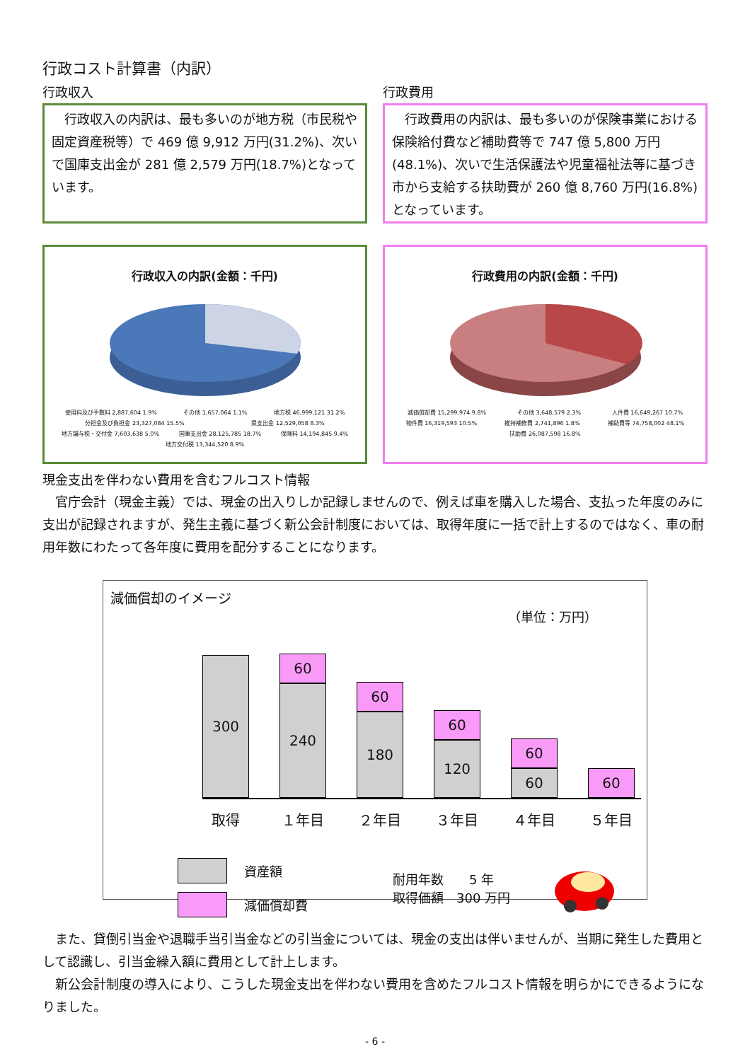行政コスト計算書（内訳）
行政収入
　行政収入の内訳は、最も多いのが地方税（市民税や固定資産税等）で 469 億 9,912 万円(31.2%)、次いで国庫支出金が 281 億 2,579 万円(18.7%)となっています。
行政費用
　行政費用の内訳は、最も多いのが保険事業における保険給付費など補助費等で 747 億 5,800 万円(48.1%)、次いで生活保護法や児童福祉法等に基づき市から支給する扶助費が 260 億 8,760 万円(16.8%)となっています。
行政収入の内訳(金額：千円)
使用料及び手数料 2,887,604 1.9% その他 1,657,064 1.1% 地方税 46,999,121 31.2% 分担金及び負担金 23,327,084 15.5% 県支出金 12,529,058 8.3% 地方譲与税・交付金 7,603,638 5.0% 国庫支出金 28,125,785 18.7% 保険料 14,194,845 9.4% 地方交付税 13,344,520 8.9%
行政費用の内訳(金額：千円)
減価償却費 15,299,974 9.8% その他 3,648,579 2.3% 人件費 16,649,267 10.7% 物件費 16,319,593 10.5% 維持補修費 2,741,896 1.8% 補助費等 74,758,002 48.1% 扶助費 26,087,598 16.8%
現金支出を伴わない費用を含むフルコスト情報
　官庁会計（現金主義）では、現金の出入りしか記録しませんので、例えば車を購入した場合、支払った年度のみに支出が記録されますが、発生主義に基づく新公会計制度においては、取得年度に一括で計上するのではなく、車の耐用年数にわたって各年度に費用を配分することになります。
減価償却のイメージ
（単位：万円）
300
60
240
60
180
60
120
60
60
60
取得 １年目 ２年目 ３年目 ４年目 ５年目
資産額
減価償却費
耐用年数　　5 年
取得価額　300 万円
　また、貸倒引当金や退職手当引当金などの引当金については、現金の支出は伴いませんが、当期に発生した費用として認識し、引当金繰入額に費用として計上します。
　新公会計制度の導入により、こうした現金支出を伴わない費用を含めたフルコスト情報を明らかにできるようになりました。
- 6 -